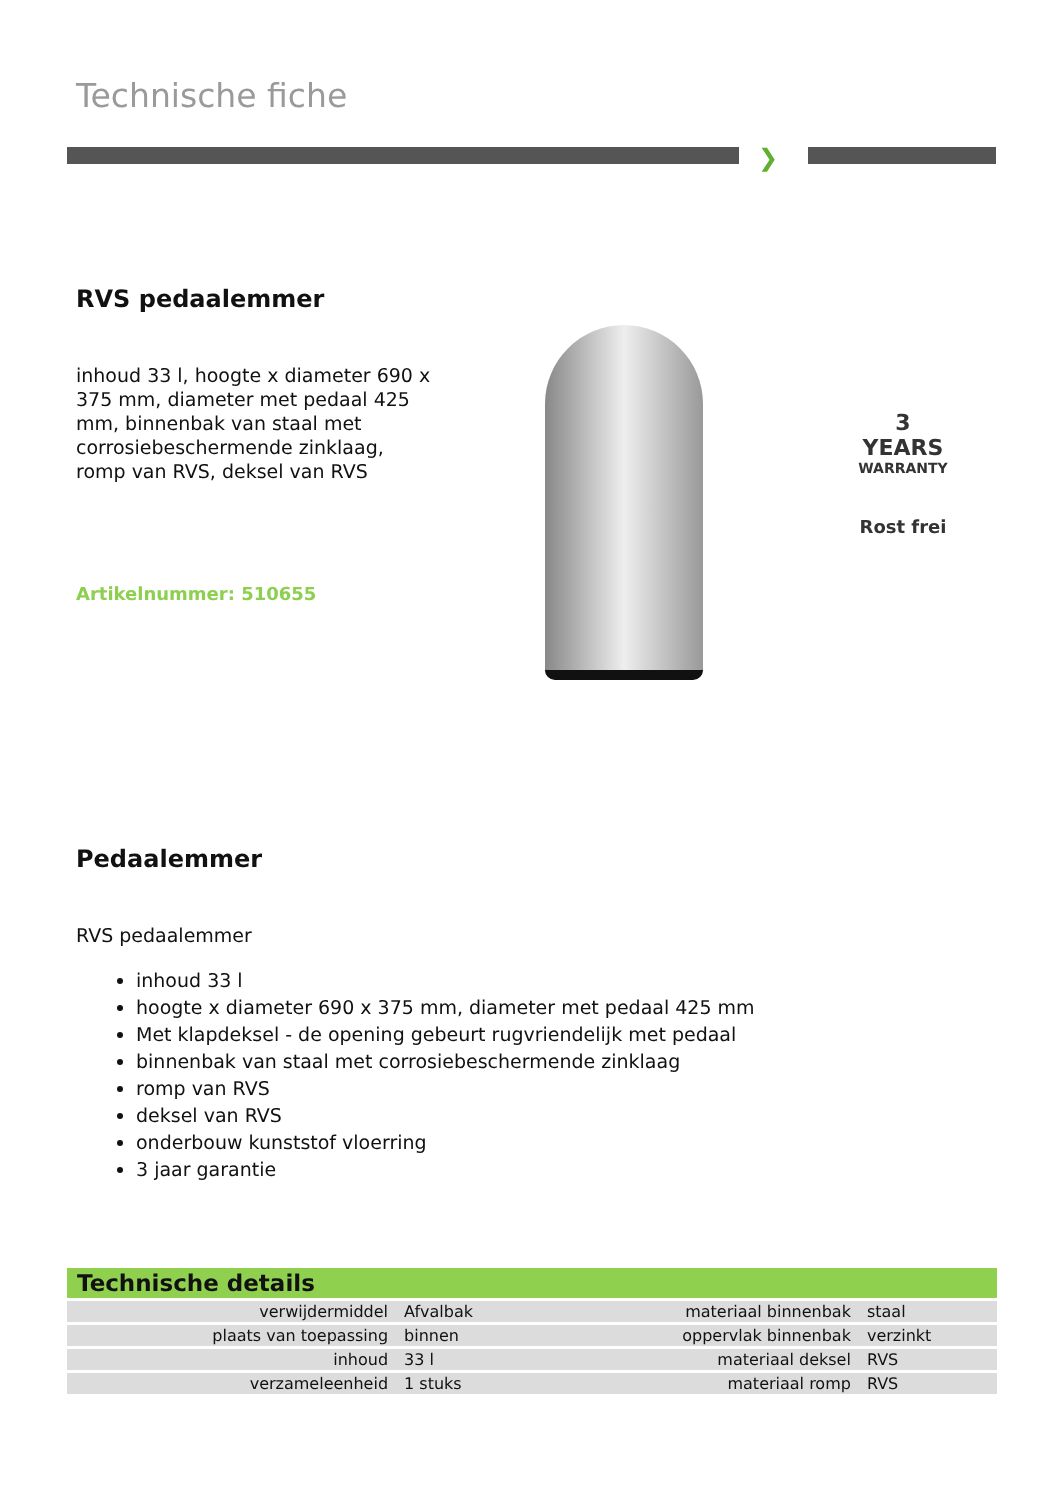Technische fiche
❯
RVS pedaalemmer
inhoud 33 l, hoogte x diameter 690 x 375 mm, diameter met pedaal 425 mm, binnenbak van staal met corrosiebeschermende zinklaag, romp van RVS, deksel van RVS
Artikelnummer: 510655
3 YEARS
WARRANTY
Rost frei
Pedaalemmer
RVS pedaalemmer
inhoud 33 l
hoogte x diameter 690 x 375 mm, diameter met pedaal 425 mm
Met klapdeksel - de opening gebeurt rugvriendelijk met pedaal
binnenbak van staal met corrosiebeschermende zinklaag
romp van RVS
deksel van RVS
onderbouw kunststof vloerring
3 jaar garantie
Technische details
| verwijdermiddel | Afvalbak | materiaal binnenbak | staal |
| plaats van toepassing | binnen | oppervlak binnenbak | verzinkt |
| inhoud | 33 l | materiaal deksel | RVS |
| verzameleenheid | 1 stuks | materiaal romp | RVS |